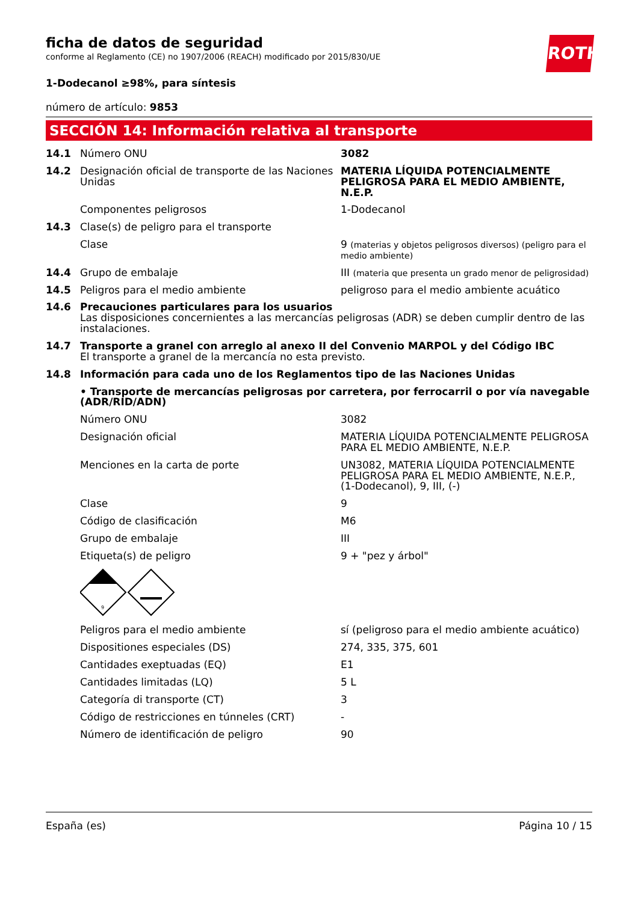ficha de datos de seguridad
conforme al Reglamento (CE) no 1907/2006 (REACH) modificado por 2015/830/UE
ROTH
1-Dodecanol ≥98%, para síntesis
número de artículo: 9853
SECCIÓN 14: Información relativa al transporte
| 14.1 | Número ONU | 3082 |
| 14.2 | Designación oficial de transporte de las Naciones Unidas | MATERIA LÍQUIDA POTENCIALMENTE PELIGROSA PARA EL MEDIO AMBIENTE, N.E.P. |
| | Componentes peligrosos | 1-Dodecanol |
| 14.3 | Clase(s) de peligro para el transporte | |
| | Clase | 9 (materias y objetos peligrosos diversos) (peligro para el medio ambiente) |
| 14.4 | Grupo de embalaje | III (materia que presenta un grado menor de peligrosidad) |
| 14.5 | Peligros para el medio ambiente | peligroso para el medio ambiente acuático |
| 14.6 | Precauciones particulares para los usuarios Las disposiciones concernientes a las mercancías peligrosas (ADR) se deben cumplir dentro de las instalaciones. | |
| 14.7 | Transporte a granel con arreglo al anexo II del Convenio MARPOL y del Código IBC El transporte a granel de la mercancía no esta previsto. | |
| 14.8 | Información para cada uno de los Reglamentos tipo de las Naciones Unidas | |
| | • Transporte de mercancías peligrosas por carretera, por ferrocarril o por vía navegable (ADR/RID/ADN) | |
| | Número ONU | 3082 |
| | Designación oficial | MATERIA LÍQUIDA POTENCIALMENTE PELIGROSA PARA EL MEDIO AMBIENTE, N.E.P. |
| | Menciones en la carta de porte | UN3082, MATERIA LÍQUIDA POTENCIALMENTE PELIGROSA PARA EL MEDIO AMBIENTE, N.E.P., (1-Dodecanol), 9, III, (-) |
| | Clase | 9 |
| | Código de clasificación | M6 |
| | Grupo de embalaje | III |
| | Etiqueta(s) de peligro | 9 + "pez y árbol" |
| | 9 | |
| | Peligros para el medio ambiente | sí (peligroso para el medio ambiente acuático) |
| | Dispositiones especiales (DS) | 274, 335, 375, 601 |
| | Cantidades exeptuadas (EQ) | E1 |
| | Cantidades limitadas (LQ) | 5 L |
| | Categoría di transporte (CT) | 3 |
| | Código de restricciones en túnneles (CRT) | - |
| | Número de identificación de peligro | 90 |
España (es) Página 10 / 15